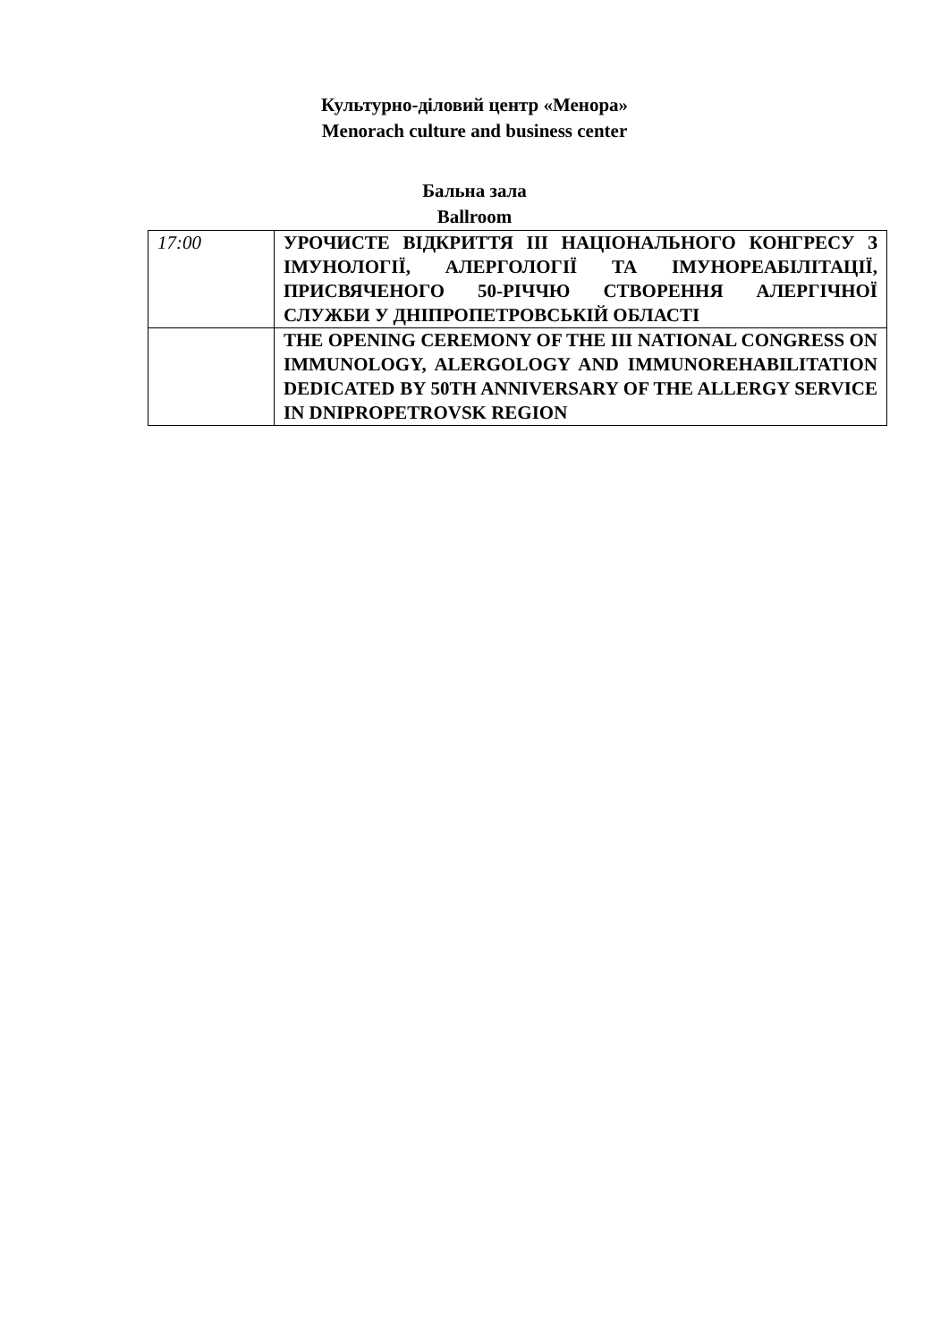Культурно-діловий центр «Менора»
Menorach culture and business center
Бальна зала
Ballroom
| 17:00 | УРОЧИСТЕ ВІДКРИТТЯ ІІІ НАЦІОНАЛЬНОГО КОНГРЕСУ З ІМУНОЛОГІЇ, АЛЕРГОЛОГІЇ ТА ІМУНОРЕАБІЛІТАЦІЇ, ПРИСВЯЧЕНОГО 50-РІЧЧЮ СТВОРЕННЯ АЛЕРГІЧНОЇ СЛУЖБИ У ДНІПРОПЕТРОВСЬКІЙ ОБЛАСТІ |
| | THE OPENING CEREMONY OF THE III NATIONAL CONGRESS ON IMMUNOLOGY, ALERGOLOGY AND IMMUNOREHABILITATION DEDICATED BY 50TH ANNIVERSARY OF THE ALLERGY SERVICE IN DNIPROPETROVSK REGION |